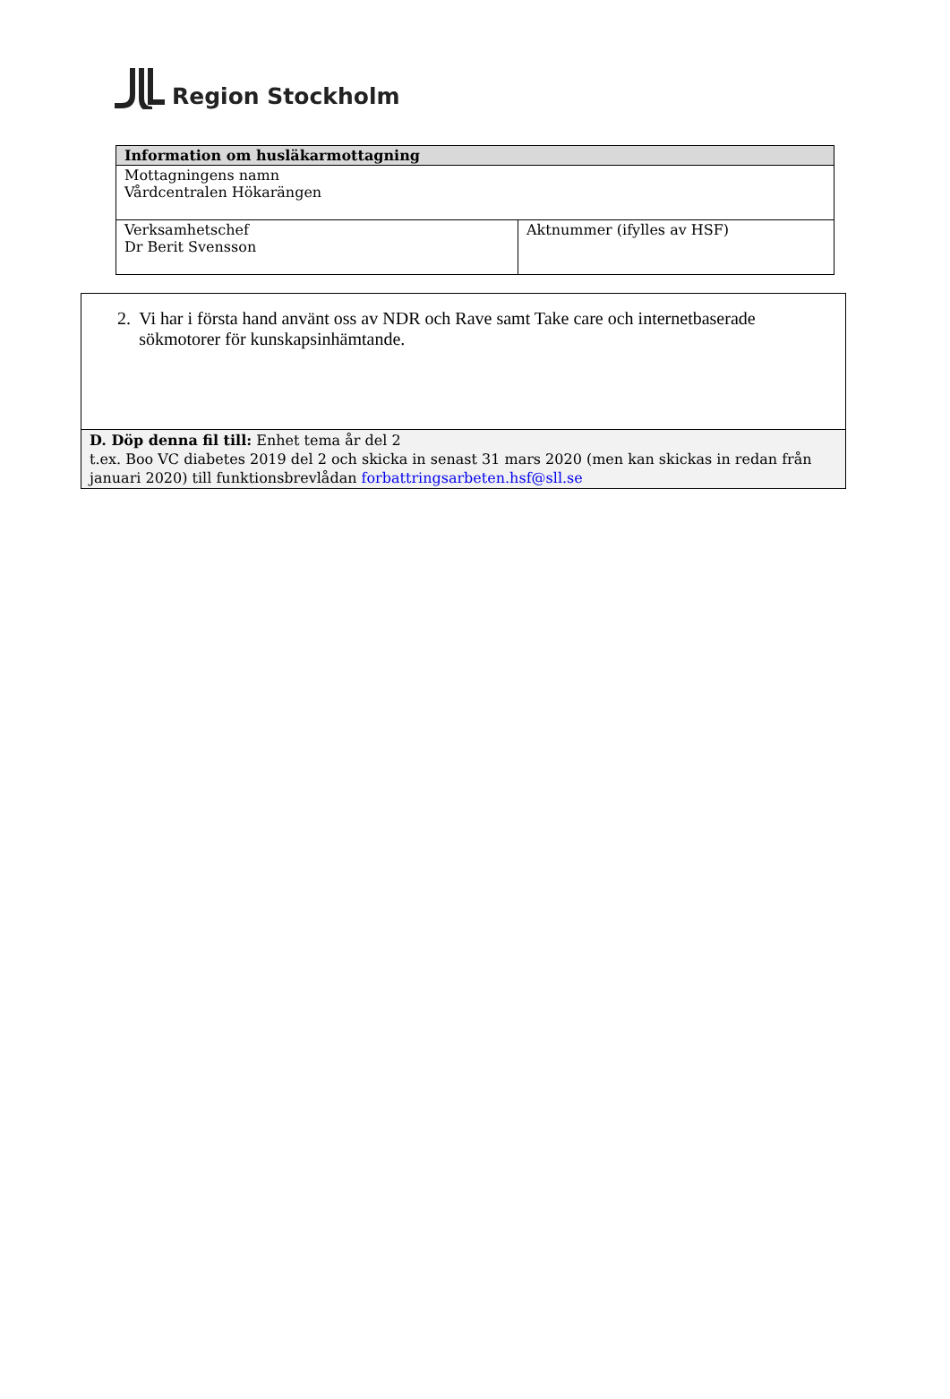Region Stockholm
| Information om husläkarmottagning | |
| --- | --- |
| Mottagningens namn Vårdcentralen Hökarängen | |
| Verksamhetschef Dr Berit Svensson | Aktnummer (ifylles av HSF) |
| 2. Vi har i första hand använt oss av NDR och Rave samt Take care och internetbaserade sökmotorer för kunskapsinhämtande. |
| D. Döp denna fil till: Enhet tema år del 2 t.ex. Boo VC diabetes 2019 del 2 och skicka in senast 31 mars 2020 (men kan skickas in redan från januari 2020) till funktionsbrevlådan forbattringsarbeten.hsf@sll.se |